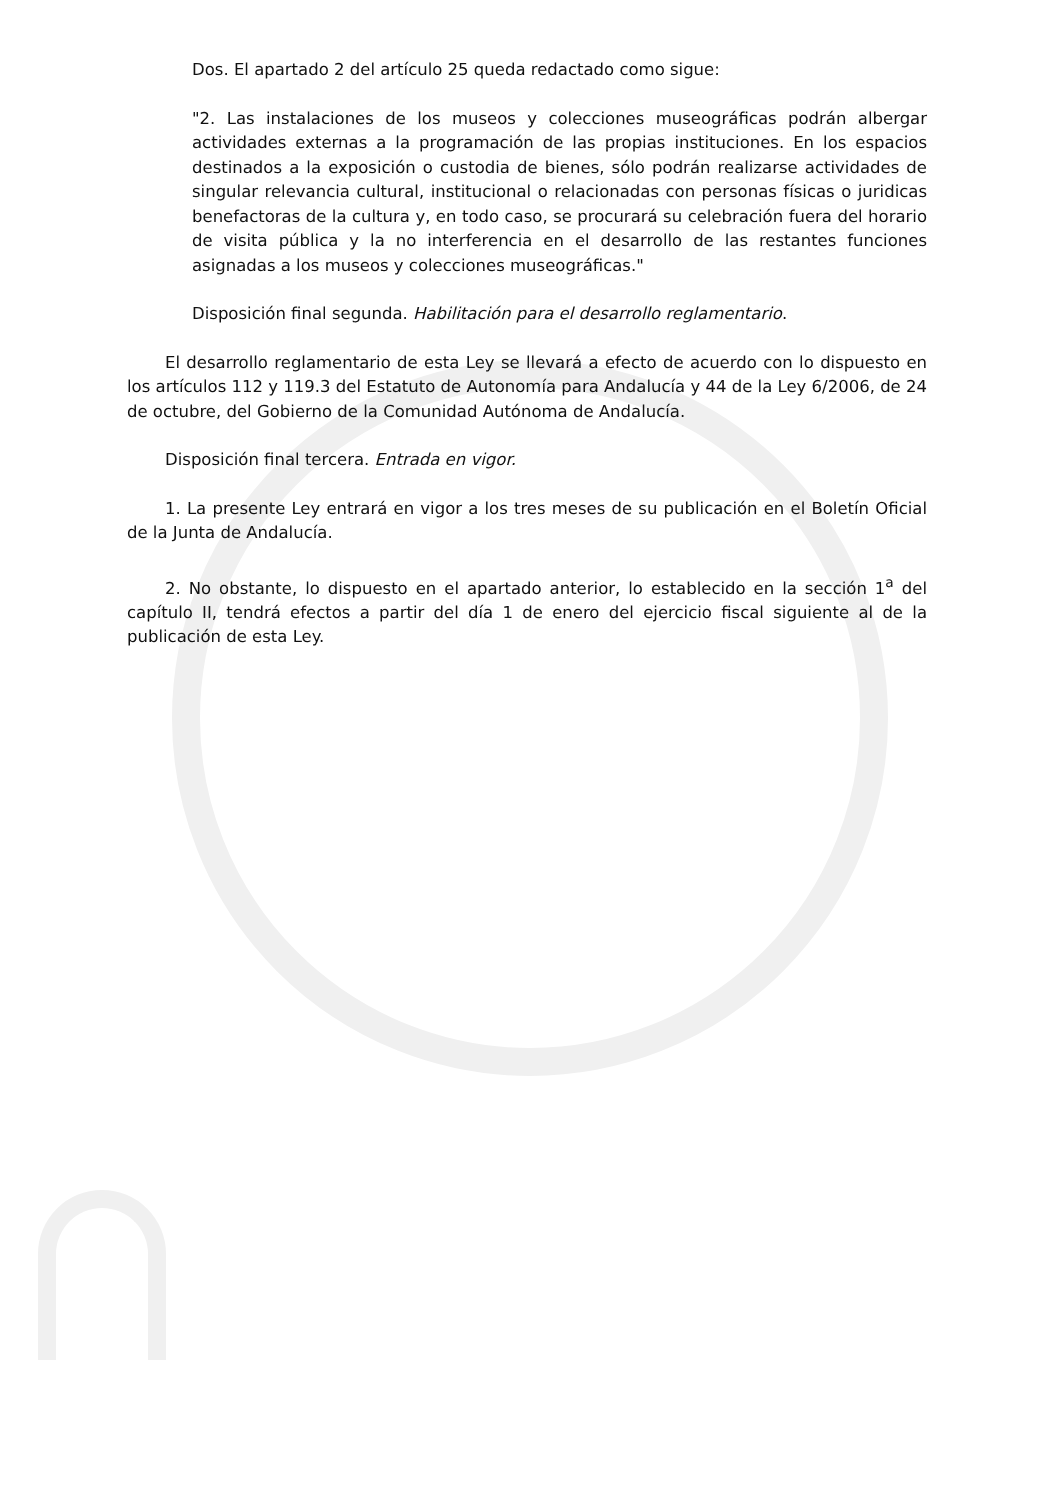Dos. El apartado 2 del artículo 25 queda redactado como sigue:
"2. Las instalaciones de los museos y colecciones museográficas podrán albergar actividades externas a la programación de las propias instituciones. En los espacios destinados a la exposición o custodia de bienes, sólo podrán realizarse actividades de singular relevancia cultural, institucional o relacionadas con personas físicas o juridicas benefactoras de la cultura y, en todo caso, se procurará su celebración fuera del horario de visita pública y la no interferencia en el desarrollo de las restantes funciones asignadas a los museos y colecciones museográficas."
Disposición final segunda. Habilitación para el desarrollo reglamentario.
El desarrollo reglamentario de esta Ley se llevará a efecto de acuerdo con lo dispuesto en los artículos 112 y 119.3 del Estatuto de Autonomía para Andalucía y 44 de la Ley 6/2006, de 24 de octubre, del Gobierno de la Comunidad Autónoma de Andalucía.
Disposición final tercera. Entrada en vigor.
1. La presente Ley entrará en vigor a los tres meses de su publicación en el Boletín Oficial de la Junta de Andalucía.
2. No obstante, lo dispuesto en el apartado anterior, lo establecido en la sección 1<sup>a</sup> del capítulo II, tendrá efectos a partir del día 1 de enero del ejercicio fiscal siguiente al de la publicación de esta Ley.